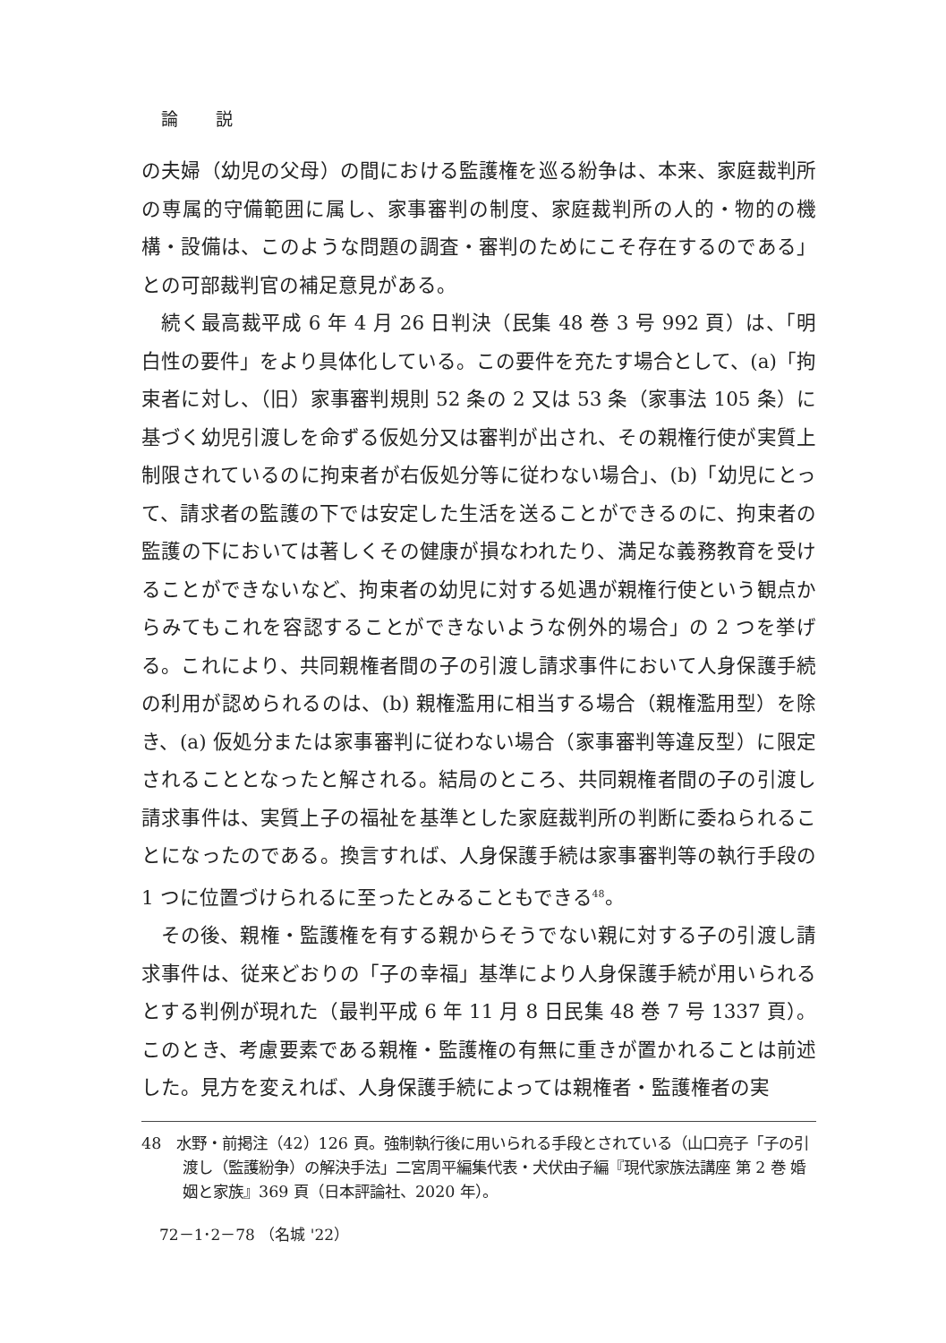論 説
の夫婦（幼児の父母）の間における監護権を巡る紛争は、本来、家庭裁判所の専属的守備範囲に属し、家事審判の制度、家庭裁判所の人的・物的の機構・設備は、このような問題の調査・審判のためにこそ存在するのである」との可部裁判官の補足意見がある。
続く最高裁平成 6 年 4 月 26 日判決（民集 48 巻 3 号 992 頁）は、「明白性の要件」をより具体化している。この要件を充たす場合として、(a)「拘束者に対し、（旧）家事審判規則 52 条の 2 又は 53 条（家事法 105 条）に基づく幼児引渡しを命ずる仮処分又は審判が出され、その親権行使が実質上制限されているのに拘束者が右仮処分等に従わない場合」、(b)「幼児にとって、請求者の監護の下では安定した生活を送ることができるのに、拘束者の監護の下においては著しくその健康が損なわれたり、満足な義務教育を受けることができないなど、拘束者の幼児に対する処遇が親権行使という観点からみてもこれを容認することができないような例外的場合」の 2 つを挙げる。これにより、共同親権者間の子の引渡し請求事件において人身保護手続の利用が認められるのは、(b) 親権濫用に相当する場合（親権濫用型）を除き、(a) 仮処分または家事審判に従わない場合（家事審判等違反型）に限定されることとなったと解される。結局のところ、共同親権者間の子の引渡し請求事件は、実質上子の福祉を基準とした家庭裁判所の判断に委ねられることになったのである。換言すれば、人身保護手続は家事審判等の執行手段の 1 つに位置づけられるに至ったとみることもできる<sup>48</sup>。
その後、親権・監護権を有する親からそうでない親に対する子の引渡し請求事件は、従来どおりの「子の幸福」基準により人身保護手続が用いられるとする判例が現れた（最判平成 6 年 11 月 8 日民集 48 巻 7 号 1337 頁）。このとき、考慮要素である親権・監護権の有無に重きが置かれることは前述した。見方を変えれば、人身保護手続によっては親権者・監護権者の実
48　水野・前掲注（42）126 頁。強制執行後に用いられる手段とされている（山口亮子「子の引渡し（監護紛争）の解決手法」二宮周平編集代表・犬伏由子編『現代家族法講座 第 2 巻 婚姻と家族』369 頁（日本評論社、2020 年）。
72－1･2－78 （名城 '22）